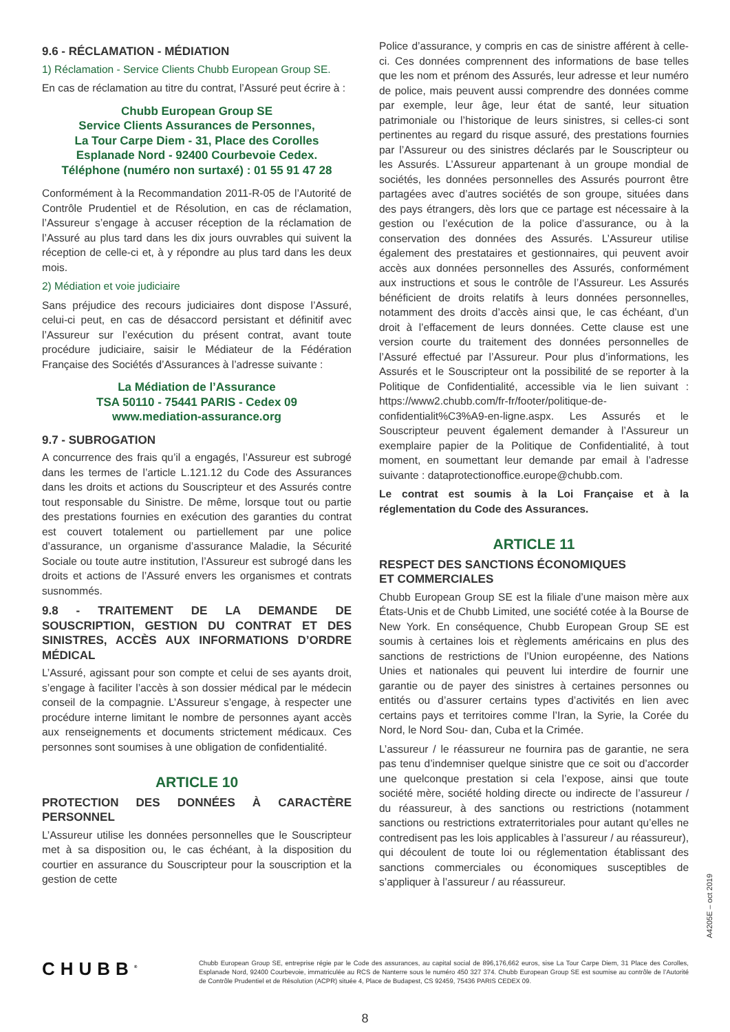9.6 - RÉCLAMATION - MÉDIATION
1) Réclamation - Service Clients Chubb European Group SE.
En cas de réclamation au titre du contrat, l’Assuré peut écrire à :
Chubb European Group SE
Service Clients Assurances de Personnes,
La Tour Carpe Diem - 31, Place des Corolles
Esplanade Nord - 92400 Courbevoie Cedex.
Téléphone (numéro non surtaxé) : 01 55 91 47 28
Conformément à la Recommandation 2011-R-05 de l’Autorité de Contrôle Prudentiel et de Résolution, en cas de réclamation, l’Assureur s’engage à accuser réception de la réclamation de l’Assuré au plus tard dans les dix jours ouvrables qui suivent la réception de celle-ci et, à y répondre au plus tard dans les deux mois.
2) Médiation et voie judiciaire
Sans préjudice des recours judiciaires dont dispose l’Assuré, celui-ci peut, en cas de désaccord persistant et définitif avec l’Assureur sur l’exécution du présent contrat, avant toute procédure judiciaire, saisir le Médiateur de la Fédération Française des Sociétés d’Assurances à l’adresse suivante :
La Médiation de l’Assurance
TSA 50110 - 75441 PARIS - Cedex 09
www.mediation-assurance.org
9.7 - SUBROGATION
A concurrence des frais qu’il a engagés, l’Assureur est subrogé dans les termes de l’article L.121.12 du Code des Assurances dans les droits et actions du Souscripteur et des Assurés contre tout responsable du Sinistre. De même, lorsque tout ou partie des prestations fournies en exécution des garanties du contrat est couvert totalement ou partiellement par une police d’assurance, un organisme d’assurance Maladie, la Sécurité Sociale ou toute autre institution, l’Assureur est subrogé dans les droits et actions de l’Assuré envers les organismes et contrats susnommés.
9.8 - TRAITEMENT DE LA DEMANDE DE SOUSCRIPTION, GESTION DU CONTRAT ET DES SINISTRES, ACCÈS AUX INFORMATIONS D’ORDRE MÉDICAL
L’Assuré, agissant pour son compte et celui de ses ayants droit, s’engage à faciliter l’accès à son dossier médical par le médecin conseil de la compagnie. L’Assureur s’engage, à respecter une procédure interne limitant le nombre de personnes ayant accès aux renseignements et documents strictement médicaux. Ces personnes sont soumises à une obligation de confidentialité.
ARTICLE 10
PROTECTION DES DONNÉES À CARACTÈRE PERSONNEL
L’Assureur utilise les données personnelles que le Souscripteur met à sa disposition ou, le cas échéant, à la disposition du courtier en assurance du Souscripteur pour la souscription et la gestion de cette
Police d’assurance, y compris en cas de sinistre afférent à celle-ci. Ces données comprennent des informations de base telles que les nom et prénom des Assurés, leur adresse et leur numéro de police, mais peuvent aussi comprendre des données comme par exemple, leur âge, leur état de santé, leur situation patrimoniale ou l’historique de leurs sinistres, si celles-ci sont pertinentes au regard du risque assuré, des prestations fournies par l’Assureur ou des sinistres déclarés par le Souscripteur ou les Assurés. L’Assureur appartenant à un groupe mondial de sociétés, les données personnelles des Assurés pourront être partagées avec d’autres sociétés de son groupe, situées dans des pays étrangers, dès lors que ce partage est nécessaire à la gestion ou l’exécution de la police d’assurance, ou à la conservation des données des Assurés. L’Assureur utilise également des prestataires et gestionnaires, qui peuvent avoir accès aux données personnelles des Assurés, conformément aux instructions et sous le contrôle de l’Assureur. Les Assurés bénéficient de droits relatifs à leurs données personnelles, notamment des droits d’accès ainsi que, le cas échéant, d’un droit à l’effacement de leurs données. Cette clause est une version courte du traitement des données personnelles de l’Assuré effectué par l’Assureur. Pour plus d’informations, les Assurés et le Souscripteur ont la possibilité de se reporter à la Politique de Confidentialité, accessible via le lien suivant : https://www2.chubb.com/fr-fr/footer/politique-de-confidentialit%C3%A9-en-ligne.aspx. Les Assurés et le Souscripteur peuvent également demander à l’Assureur un exemplaire papier de la Politique de Confidentialité, à tout moment, en soumettant leur demande par email à l’adresse suivante : dataprotectionoffice.europe@chubb.com.
Le contrat est soumis à la Loi Française et à la réglementation du Code des Assurances.
ARTICLE 11
RESPECT DES SANCTIONS ÉCONOMIQUES
ET COMMERCIALES
Chubb European Group SE est la filiale d’une maison mère aux États-Unis et de Chubb Limited, une société cotée à la Bourse de New York. En conséquence, Chubb European Group SE est soumis à certaines lois et règlements américains en plus des sanctions de restrictions de l’Union européenne, des Nations Unies et nationales qui peuvent lui interdire de fournir une garantie ou de payer des sinistres à certaines personnes ou entités ou d’assurer certains types d’activités en lien avec certains pays et territoires comme l’Iran, la Syrie, la Corée du Nord, le Nord Sou- dan, Cuba et la Crimée.
L’assureur / le réassureur ne fournira pas de garantie, ne sera pas tenu d’indemniser quelque sinistre que ce soit ou d’accorder une quelconque prestation si cela l’expose, ainsi que toute société mère, société holding directe ou indirecte de l’assureur / du réassureur, à des sanctions ou restrictions (notamment sanctions ou restrictions extraterritoriales pour autant qu’elles ne contredisent pas les lois applicables à l’assureur / au réassureur), qui découlent de toute loi ou réglementation établissant des sanctions commerciales ou économiques susceptibles de s’appliquer à l’assureur / au réassureur.
A4205E – oct 2019
CHUBB<sup>®</sup>
Chubb European Group SE, entreprise régie par le Code des assurances, au capital social de 896,176,662 euros, sise La Tour Carpe Diem, 31 Place des Corolles, Esplanade Nord, 92400 Courbevoie, immatriculée au RCS de Nanterre sous le numéro 450 327 374. Chubb European Group SE est soumise au contrôle de l’Autorité de Contrôle Prudentiel et de Résolution (ACPR) située 4, Place de Budapest, CS 92459, 75436 PARIS CEDEX 09.
8